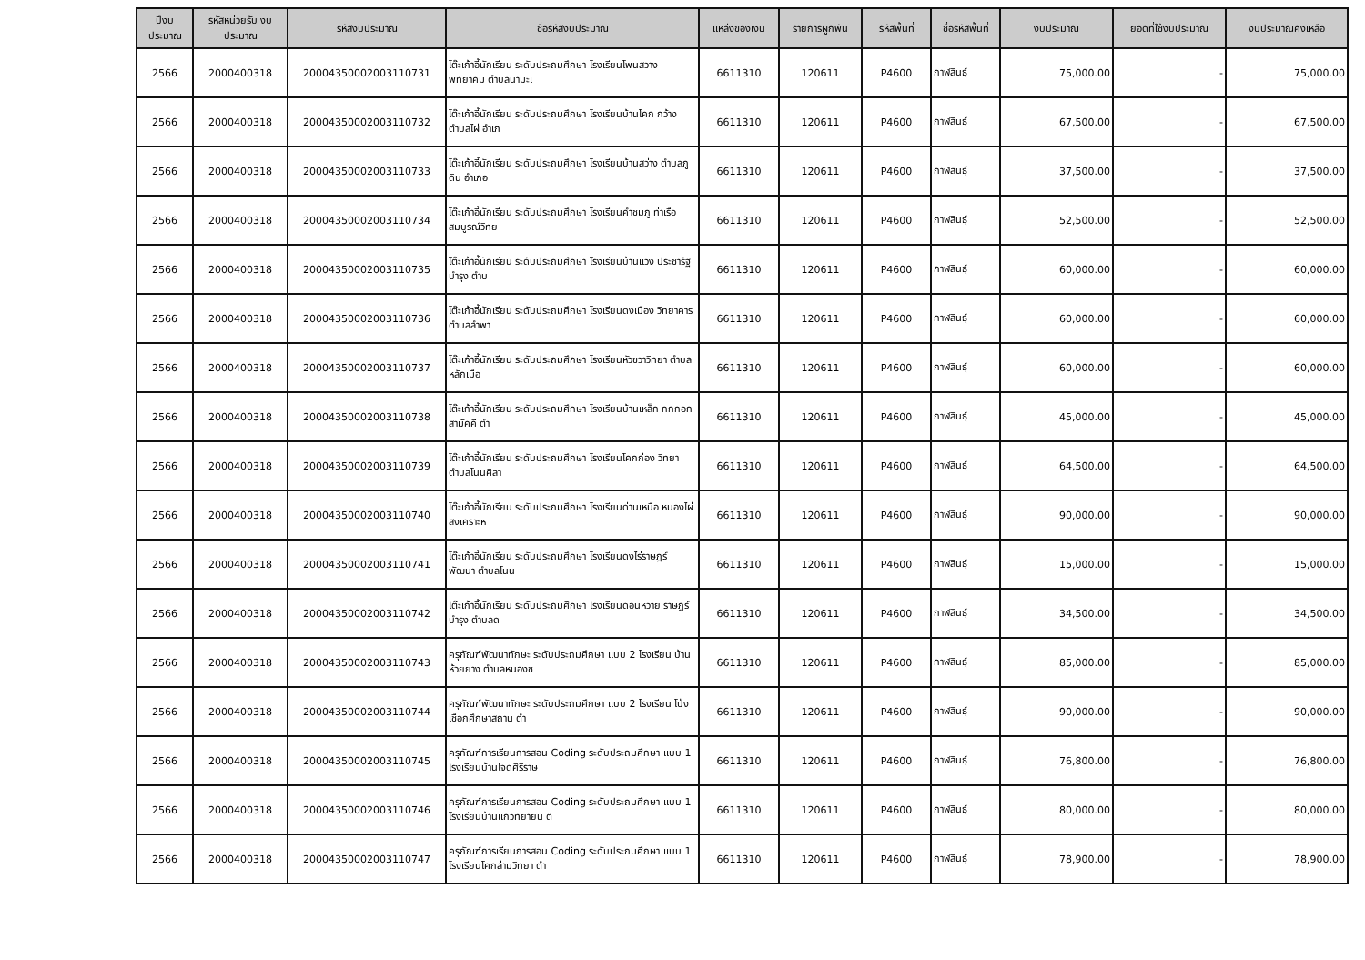| ปีงบ ประมาณ | รหัสหน่วยรับ งบประมาณ | รหัสงบประมาณ | ชื่อรหัสงบประมาณ | แหล่งของเงิน | รายการผูกพัน | รหัสพื้นที่ | ชื่อรหัสพื้นที่ | งบประมาณ | ยอดที่ใช้งบประมาณ | งบประมาณคงเหลือ |
| --- | --- | --- | --- | --- | --- | --- | --- | --- | --- | --- |
| 2566 | 2000400318 | 20004350002003110731 | โต๊ะเก้าอี้นักเรียน ระดับประถมศึกษา โรงเรียนโพนสวาง พิทยาคม ตำบลนามะเ | 6611310 | 120611 | P4600 | กาฬสินธุ์ | 75,000.00 | - | 75,000.00 |
| 2566 | 2000400318 | 20004350002003110732 | โต๊ะเก้าอี้นักเรียน ระดับประถมศึกษา โรงเรียนบ้านโคก กว้าง ตำบลไผ่ อำเภ | 6611310 | 120611 | P4600 | กาฬสินธุ์ | 67,500.00 | - | 67,500.00 |
| 2566 | 2000400318 | 20004350002003110733 | โต๊ะเก้าอี้นักเรียน ระดับประถมศึกษา โรงเรียนบ้านสว่าง ตำบลภูดิน อำเภอ | 6611310 | 120611 | P4600 | กาฬสินธุ์ | 37,500.00 | - | 37,500.00 |
| 2566 | 2000400318 | 20004350002003110734 | โต๊ะเก้าอี้นักเรียน ระดับประถมศึกษา โรงเรียนคำชมภู ท่าเรือสมบูรณ์วิทย | 6611310 | 120611 | P4600 | กาฬสินธุ์ | 52,500.00 | - | 52,500.00 |
| 2566 | 2000400318 | 20004350002003110735 | โต๊ะเก้าอี้นักเรียน ระดับประถมศึกษา โรงเรียนบ้านแวง ประชารัฐบำรุง ตำบ | 6611310 | 120611 | P4600 | กาฬสินธุ์ | 60,000.00 | - | 60,000.00 |
| 2566 | 2000400318 | 20004350002003110736 | โต๊ะเก้าอี้นักเรียน ระดับประถมศึกษา โรงเรียนดงเมือง วิทยาคาร ตำบลลำพา | 6611310 | 120611 | P4600 | กาฬสินธุ์ | 60,000.00 | - | 60,000.00 |
| 2566 | 2000400318 | 20004350002003110737 | โต๊ะเก้าอี้นักเรียน ระดับประถมศึกษา โรงเรียนหัวขวาวิทยา ตำบลหลักเมือ | 6611310 | 120611 | P4600 | กาฬสินธุ์ | 60,000.00 | - | 60,000.00 |
| 2566 | 2000400318 | 20004350002003110738 | โต๊ะเก้าอี้นักเรียน ระดับประถมศึกษา โรงเรียนบ้านเหล็ก กกกอกสามัคคี ตำ | 6611310 | 120611 | P4600 | กาฬสินธุ์ | 45,000.00 | - | 45,000.00 |
| 2566 | 2000400318 | 20004350002003110739 | โต๊ะเก้าอี้นักเรียน ระดับประถมศึกษา โรงเรียนโคกก่อง วิทยา ตำบลโนนศิลา | 6611310 | 120611 | P4600 | กาฬสินธุ์ | 64,500.00 | - | 64,500.00 |
| 2566 | 2000400318 | 20004350002003110740 | โต๊ะเก้าอี้นักเรียน ระดับประถมศึกษา โรงเรียนด่านเหนือ หนองไผ่สงเคราะห | 6611310 | 120611 | P4600 | กาฬสินธุ์ | 90,000.00 | - | 90,000.00 |
| 2566 | 2000400318 | 20004350002003110741 | โต๊ะเก้าอี้นักเรียน ระดับประถมศึกษา โรงเรียนดงไร่ราษฎร์ พัฒนา ตำบลโนน | 6611310 | 120611 | P4600 | กาฬสินธุ์ | 15,000.00 | - | 15,000.00 |
| 2566 | 2000400318 | 20004350002003110742 | โต๊ะเก้าอี้นักเรียน ระดับประถมศึกษา โรงเรียนดอนหวาย ราษฎร์บำรุง ตำบลด | 6611310 | 120611 | P4600 | กาฬสินธุ์ | 34,500.00 | - | 34,500.00 |
| 2566 | 2000400318 | 20004350002003110743 | ครุภัณฑ์พัฒนาทักษะ ระดับประถมศึกษา แบบ 2 โรงเรียน บ้านห้วยยาง ตำบลหนองช | 6611310 | 120611 | P4600 | กาฬสินธุ์ | 85,000.00 | - | 85,000.00 |
| 2566 | 2000400318 | 20004350002003110744 | ครุภัณฑ์พัฒนาทักษะ ระดับประถมศึกษา แบบ 2 โรงเรียน โป่งเชือกศึกษาสถาน ตำ | 6611310 | 120611 | P4600 | กาฬสินธุ์ | 90,000.00 | - | 90,000.00 |
| 2566 | 2000400318 | 20004350002003110745 | ครุภัณฑ์การเรียนการสอน Coding ระดับประถมศึกษา แบบ 1 โรงเรียนบ้านโจดศิริราษ | 6611310 | 120611 | P4600 | กาฬสินธุ์ | 76,800.00 | - | 76,800.00 |
| 2566 | 2000400318 | 20004350002003110746 | ครุภัณฑ์การเรียนการสอน Coding ระดับประถมศึกษา แบบ 1 โรงเรียนบ้านแกวิทยายน ต | 6611310 | 120611 | P4600 | กาฬสินธุ์ | 80,000.00 | - | 80,000.00 |
| 2566 | 2000400318 | 20004350002003110747 | ครุภัณฑ์การเรียนการสอน Coding ระดับประถมศึกษา แบบ 1 โรงเรียนโคกล่ามวิทยา ตำ | 6611310 | 120611 | P4600 | กาฬสินธุ์ | 78,900.00 | - | 78,900.00 |